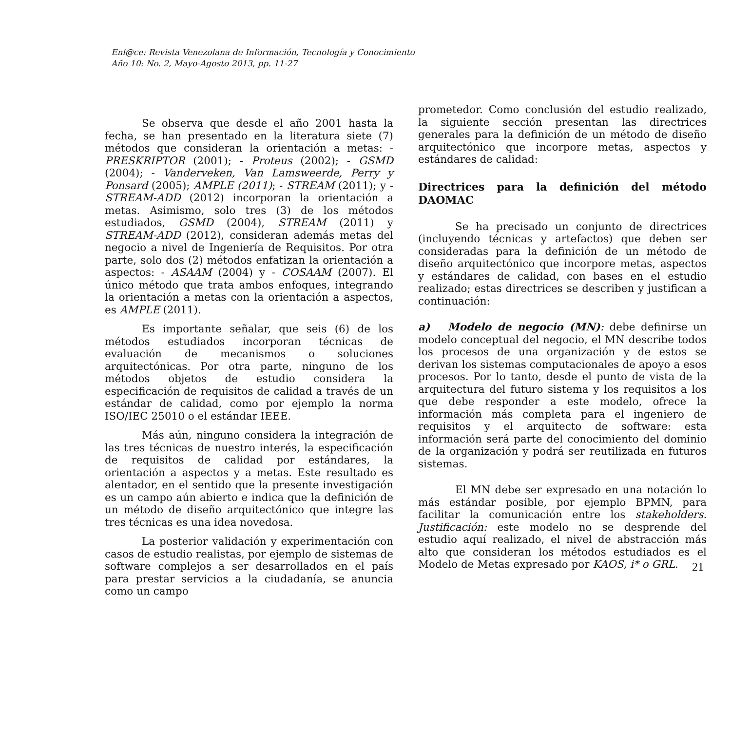Enl@ce: Revista Venezolana de Información, Tecnología y Conocimiento
Año 10: No. 2, Mayo-Agosto 2013, pp. 11-27
Se observa que desde el año 2001 hasta la fecha, se han presentado en la literatura siete (7) métodos que consideran la orientación a metas: - PRESKRIPTOR (2001); - Proteus (2002); - GSMD (2004); - Vanderveken, Van Lamsweerde, Perry y Ponsard (2005); AMPLE (2011); - STREAM (2011); y - STREAM-ADD (2012) incorporan la orientación a metas. Asimismo, solo tres (3) de los métodos estudiados, GSMD (2004), STREAM (2011) y STREAM-ADD (2012), consideran además metas del negocio a nivel de Ingeniería de Requisitos. Por otra parte, solo dos (2) métodos enfatizan la orientación a aspectos: - ASAAM (2004) y - COSAAM (2007). El único método que trata ambos enfoques, integrando la orientación a metas con la orientación a aspectos, es AMPLE (2011).
Es importante señalar, que seis (6) de los métodos estudiados incorporan técnicas de evaluación de mecanismos o soluciones arquitectónicas. Por otra parte, ninguno de los métodos objetos de estudio considera la especificación de requisitos de calidad a través de un estándar de calidad, como por ejemplo la norma ISO/IEC 25010 o el estándar IEEE.
Más aún, ninguno considera la integración de las tres técnicas de nuestro interés, la especificación de requisitos de calidad por estándares, la orientación a aspectos y a metas. Este resultado es alentador, en el sentido que la presente investigación es un campo aún abierto e indica que la definición de un método de diseño arquitectónico que integre las tres técnicas es una idea novedosa.
La posterior validación y experimentación con casos de estudio realistas, por ejemplo de sistemas de software complejos a ser desarrollados en el país para prestar servicios a la ciudadanía, se anuncia como un campo
prometedor. Como conclusión del estudio realizado, la siguiente sección presentan las directrices generales para la definición de un método de diseño arquitectónico que incorpore metas, aspectos y estándares de calidad:
Directrices para la definición del método DAOMAC
Se ha precisado un conjunto de directrices (incluyendo técnicas y artefactos) que deben ser consideradas para la definición de un método de diseño arquitectónico que incorpore metas, aspectos y estándares de calidad, con bases en el estudio realizado; estas directrices se describen y justifican a continuación:
a) Modelo de negocio (MN): debe definirse un modelo conceptual del negocio, el MN describe todos los procesos de una organización y de estos se derivan los sistemas computacionales de apoyo a esos procesos. Por lo tanto, desde el punto de vista de la arquitectura del futuro sistema y los requisitos a los que debe responder a este modelo, ofrece la información más completa para el ingeniero de requisitos y el arquitecto de software: esta información será parte del conocimiento del dominio de la organización y podrá ser reutilizada en futuros sistemas.
El MN debe ser expresado en una notación lo más estándar posible, por ejemplo BPMN, para facilitar la comunicación entre los stakeholders. Justificación: este modelo no se desprende del estudio aquí realizado, el nivel de abstracción más alto que consideran los métodos estudiados es el Modelo de Metas expresado por KAOS, i* o GRL.
21